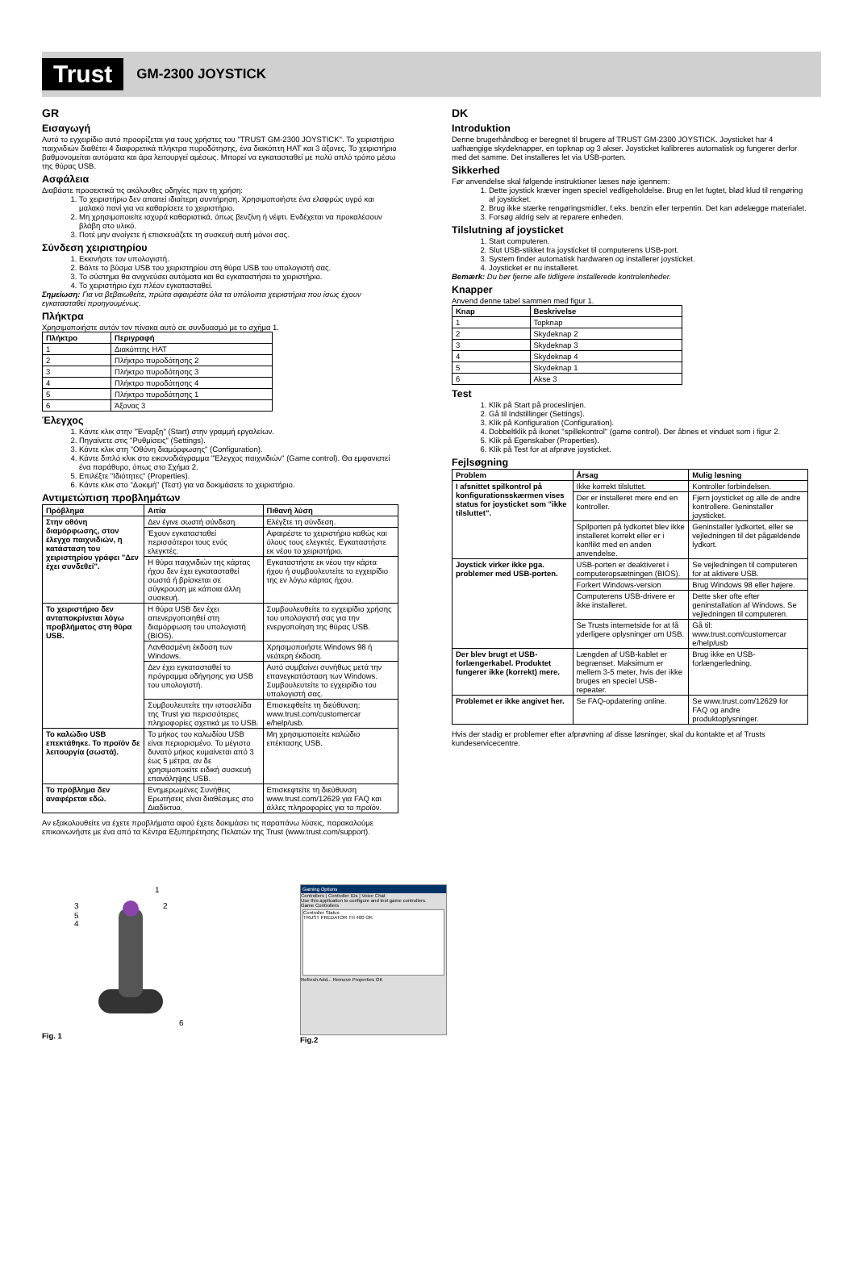Trust
GM-2300 JOYSTICK
GR
Εισαγωγή
Αυτό το εγχειρίδιο αυτό προορίζεται για τους χρήστες του "TRUST GM-2300 JOYSTICK". Το χειριστήριο παιχνιδιών διαθέτει 4 διαφορετικά πλήκτρα πυροδότησης, ένα διακόπτη HAT και 3 άξονες. Το χειριστήριο βαθμονομείται αυτόματα και άρα λειτουργεί αμέσως. Μπορεί να εγκατασταθεί με πολύ απλό τρόπο μέσω της θύρας USB.
Ασφάλεια
Διαβάστε προσεκτικά τις ακόλουθες οδηγίες πριν τη χρήση:
1. Το χειριστήριο δεν απαιτεί ιδιαίτερη συντήρηση. Χρησιμοποιήστε ένα ελαφρώς υγρό και μαλακό πανί για να καθαρίσετε το χειριστήριο.
2. Μη χρησιμοποιείτε ισχυρά καθαριστικά, όπως βενζίνη ή νέφτι. Ενδέχεται να προκαλέσουν βλάβη στο υλικό.
3. Ποτέ μην ανοίγετε ή επισκευάζετε τη συσκευή αυτή μόνοι σας.
Σύνδεση χειριστηρίου
1. Εκκινήστε τον υπολογιστή.
2. Βάλτε το βύσμα USB του χειριστηρίου στη θύρα USB του υπολογιστή σας.
3. Το σύστημα θα ανιχνεύσει αυτόματα και θα εγκαταστήσει το χειριστήριο.
4. Το χειριστήριο έχει πλέον εγκατασταθεί.
Σημείωση: Για να βεβαιωθείτε, πρώτα αφαιρέστε όλα τα υπόλοιπα χειριστήρια που ίσως έχουν εγκατασταθεί προηγουμένως.
Πλήκτρα
Χρησιμοποιήστε αυτόν τον πίνακα αυτό σε συνδυασμό με το σχήμα 1.
| Πλήκτρο | Περιγραφή |
| --- | --- |
| 1 | Διακόπτης HAT |
| 2 | Πλήκτρο πυροδότησης 2 |
| 3 | Πλήκτρο πυροδότησης 3 |
| 4 | Πλήκτρο πυροδότησης 4 |
| 5 | Πλήκτρο πυροδότησης 1 |
| 6 | Άξονας 3 |
Έλεγχος
1. Κάντε κλικ στην "Έναρξη" (Start) στην γραμμή εργαλείων.
2. Πηγαίνετε στις "Ρυθμίσεις" (Settings).
3. Κάντε κλικ στη "Οθόνη διαμόρφωσης" (Configuration).
4. Κάντε διπλό κλικ στο εικονοδιάγραμμα "Έλεγχος παιχνιδιών" (Game control). Θα εμφανιστεί ένα παράθυρο, όπως στο Σχήμα 2.
5. Επιλέξτε "Ιδιότητες" (Properties).
6. Κάντε κλικ στο "Δοκιμή" (Τεστ) για να δοκιμάσετε το χειριστήριο.
Αντιμετώπιση προβλημάτων
| Πρόβλημα | Αιτία | Πιθανή λύση |
| --- | --- | --- |
| Στην οθόνη διαμόρφωσης, στον έλεγχο παιχνιδιών, η κατάσταση του χειριστηρίου γράφει "Δεν έχει συνδεθεί". | Δεν έγινε σωστή σύνδεση. | Ελέγξτε τη σύνδεση. |
| | Έχουν εγκατασταθεί περισσότεροι τους ενός ελεγκτές. | Αφαιρέστε το χειριστήριο καθώς και όλους τους ελεγκτές. Εγκαταστήστε εκ νέου το χειριστήριο. |
| | Η θύρα παιχνιδιών της κάρτας ήχου δεν έχει εγκατασταθεί σωστά ή βρίσκεται σε σύγκρουση με κάποια άλλη συσκευή. | Εγκαταστήστε εκ νέου την κάρτα ήχου ή συμβουλευτείτε το εγχειρίδιο της εν λόγω κάρτας ήχου. |
| Το χειριστήριο δεν ανταποκρίνεται λόγω προβλήματος στη θύρα USB. | Η θύρα USB δεν έχει απενεργοποιηθεί στη διαμόρφωση του υπολογιστή (BIOS). | Συμβουλευθείτε το εγχειρίδιο χρήσης του υπολογιστή σας για την ενεργοποίηση της θύρας USB. |
| | Λανθασμένη έκδοση των Windows. | Χρησιμοποιήστε Windows 98 ή νεότερη έκδοση. |
| | Δεν έχει εγκατασταθεί το πρόγραμμα οδήγησης για USB του υπολογιστή. | Αυτό συμβαίνει συνήθως μετά την επανεγκατάσταση των Windows. Συμβουλευτείτε το εγχειρίδιο του υπολογιστή σας. |
| | Συμβουλευτείτε την ιστοσελίδα της Trust για περισσότερες πληροφορίες σχετικά με το USB. | Επισκεφθείτε τη διεύθυνση: www.trust.com/customercar e/help/usb. |
| Το καλώδιο USB επεκτάθηκε. Το προϊόν δε λειτουργία (σωστά). | Το μήκος του καλωδίου USB είναι περιορισμένο. Το μέγιστο δυνατό μήκος κυμαίνεται από 3 έως 5 μέτρα, αν δε χρησιμοποιείτε ειδική συσκευή επανάληψης USB. | Μη χρησιμοποιείτε καλώδιο επέκτασης USB. |
| Το πρόβλημα δεν αναφέρεται εδώ. | Ενημερωμένες Συνήθεις Ερωτήσεις είναι διαθέσιμες στο Διαδίκτυο. | Επισκεφτείτε τη διεύθυνση www.trust.com/12629 για FAQ και άλλες πληροφορίες για το προϊόν. |
Αν εξακολουθείτε να έχετε προβλήματα αφού έχετε δοκιμάσει τις παραπάνω λύσεις, παρακαλούμε επικοινωνήστε με ένα από τα Κέντρα Εξυπηρέτησης Πελατών της Trust (www.trust.com/support).
DK
Introduktion
Denne brugerhåndbog er beregnet til brugere af TRUST GM-2300 JOYSTICK. Joysticket har 4 uafhængige skydeknapper, en topknap og 3 akser. Joysticket kalibreres automatisk og fungerer derfor med det samme. Det installeres let via USB-porten.
Sikkerhed
Før anvendelse skal følgende instruktioner læses nøje igennem:
1. Dette joystick kræver ingen speciel vedligeholdelse. Brug en let fugtet, blød klud til rengøring af joysticket.
2. Brug ikke stærke rengøringsmidler, f.eks. benzin eller terpentin. Det kan ødelægge materialet.
3. Forsøg aldrig selv at reparere enheden.
Tilslutning af joysticket
1. Start computeren.
2. Slut USB-stikket fra joysticket til computerens USB-port.
3. System finder automatisk hardwaren og installerer joysticket.
4. Joysticket er nu installeret.
Bemærk: Du bør fjerne alle tidligere installerede kontrolenheder.
Knapper
Anvend denne tabel sammen med figur 1.
| Knap | Beskrivelse |
| --- | --- |
| 1 | Topknap |
| 2 | Skydeknap 2 |
| 3 | Skydeknap 3 |
| 4 | Skydeknap 4 |
| 5 | Skydeknap 1 |
| 6 | Akse 3 |
Test
1. Klik på Start på proceslinjen.
2. Gå til Indstillinger (Settings).
3. Klik på Konfiguration (Configuration).
4. Dobbeltklik på ikonet "spillekontrol" (game control). Der åbnes et vinduet som i figur 2.
5. Klik på Egenskaber (Properties).
6. Klik på Test for at afprøve joysticket.
Fejlsøgning
| Problem | Årsag | Mulig løsning |
| --- | --- | --- |
| I afsnittet spilkontrol på konfigurationsskærmen vises status for joysticket som "ikke tilsluttet". | Ikke korrekt tilsluttet. | Kontroller forbindelsen. |
| | Der er installeret mere end en kontroller. | Fjern joysticket og alle de andre kontrollere. Geninstaller joysticket. |
| | Spilporten på lydkortet blev ikke installeret korrekt eller er i konflikt med en anden anvendelse. | Geninstaller lydkortet, eller se vejledningen til det pågældende lydkort. |
| Joystick virker ikke pga. problemer med USB-porten. | USB-porten er deaktiveret i computeropsætningen (BIOS). | Se vejledningen til computeren for at aktivere USB. |
| | Forkert Windows-version | Brug Windows 98 eller højere. |
| | Computerens USB-drivere er ikke installeret. | Dette sker ofte efter geninstallation af Windows. Se vejledningen til computeren. |
| | Se Trusts internetside for at få yderligere oplysninger om USB. | Gå til: www.trust.com/customercar e/help/usb |
| Der blev brugt et USB-forlængerkabel. Produktet fungerer ikke (korrekt) mere. | Længden af USB-kablet er begrænset. Maksimum er mellem 3-5 meter, hvis der ikke bruges en speciel USB-repeater. | Brug ikke en USB-forlængerledning. |
| Problemet er ikke angivet her. | Se FAQ-opdatering online. | Se www.trust.com/12629 for FAQ og andre produktoplysninger. |
Hvis der stadig er problemer efter afprøvning af disse løsninger, skal du kontakte et af Trusts kundeservicecentre.
1
2
3
5
4
6
Fig. 1
Gaming Options
Controllers | Controller IDs | Voice Chat
Use this application to configure and test game controllers.
Game Controllers
Controller Status
TRUST PREDATOR TH 400 OK
Refresh Add... Remove Properties OK
Fig.2